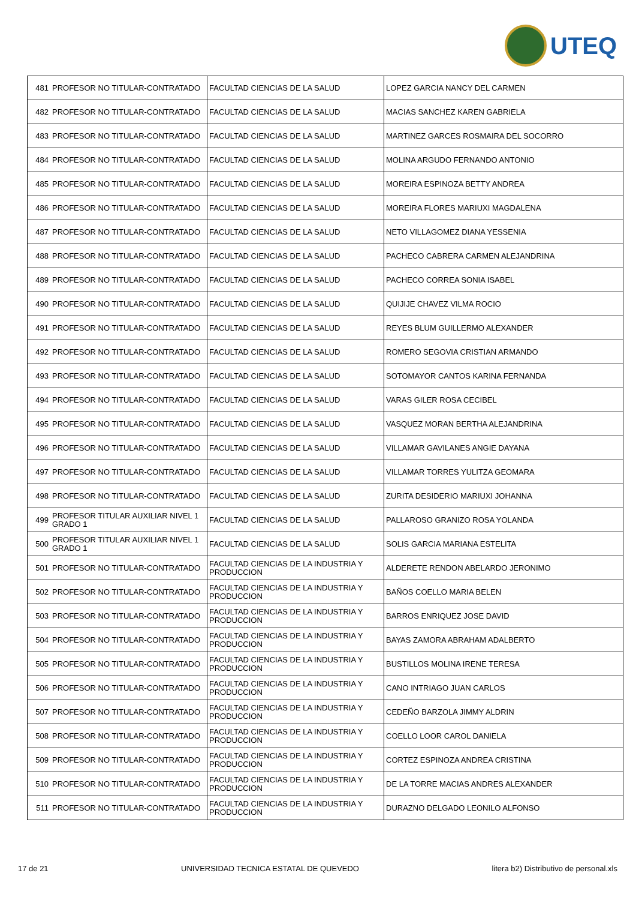UTEQ
| 481 | PROFESOR NO TITULAR-CONTRATADO | FACULTAD CIENCIAS DE LA SALUD | LOPEZ GARCIA NANCY DEL CARMEN |
| 482 | PROFESOR NO TITULAR-CONTRATADO | FACULTAD CIENCIAS DE LA SALUD | MACIAS SANCHEZ KAREN GABRIELA |
| 483 | PROFESOR NO TITULAR-CONTRATADO | FACULTAD CIENCIAS DE LA SALUD | MARTINEZ GARCES ROSMAIRA DEL SOCORRO |
| 484 | PROFESOR NO TITULAR-CONTRATADO | FACULTAD CIENCIAS DE LA SALUD | MOLINA ARGUDO FERNANDO ANTONIO |
| 485 | PROFESOR NO TITULAR-CONTRATADO | FACULTAD CIENCIAS DE LA SALUD | MOREIRA ESPINOZA BETTY ANDREA |
| 486 | PROFESOR NO TITULAR-CONTRATADO | FACULTAD CIENCIAS DE LA SALUD | MOREIRA FLORES MARIUXI MAGDALENA |
| 487 | PROFESOR NO TITULAR-CONTRATADO | FACULTAD CIENCIAS DE LA SALUD | NETO VILLAGOMEZ DIANA YESSENIA |
| 488 | PROFESOR NO TITULAR-CONTRATADO | FACULTAD CIENCIAS DE LA SALUD | PACHECO CABRERA CARMEN ALEJANDRINA |
| 489 | PROFESOR NO TITULAR-CONTRATADO | FACULTAD CIENCIAS DE LA SALUD | PACHECO CORREA SONIA ISABEL |
| 490 | PROFESOR NO TITULAR-CONTRATADO | FACULTAD CIENCIAS DE LA SALUD | QUIJIJE CHAVEZ VILMA ROCIO |
| 491 | PROFESOR NO TITULAR-CONTRATADO | FACULTAD CIENCIAS DE LA SALUD | REYES BLUM GUILLERMO ALEXANDER |
| 492 | PROFESOR NO TITULAR-CONTRATADO | FACULTAD CIENCIAS DE LA SALUD | ROMERO SEGOVIA CRISTIAN ARMANDO |
| 493 | PROFESOR NO TITULAR-CONTRATADO | FACULTAD CIENCIAS DE LA SALUD | SOTOMAYOR CANTOS KARINA FERNANDA |
| 494 | PROFESOR NO TITULAR-CONTRATADO | FACULTAD CIENCIAS DE LA SALUD | VARAS GILER ROSA CECIBEL |
| 495 | PROFESOR NO TITULAR-CONTRATADO | FACULTAD CIENCIAS DE LA SALUD | VASQUEZ MORAN BERTHA ALEJANDRINA |
| 496 | PROFESOR NO TITULAR-CONTRATADO | FACULTAD CIENCIAS DE LA SALUD | VILLAMAR GAVILANES ANGIE DAYANA |
| 497 | PROFESOR NO TITULAR-CONTRATADO | FACULTAD CIENCIAS DE LA SALUD | VILLAMAR TORRES YULITZA GEOMARA |
| 498 | PROFESOR NO TITULAR-CONTRATADO | FACULTAD CIENCIAS DE LA SALUD | ZURITA DESIDERIO MARIUXI JOHANNA |
| 499 | PROFESOR TITULAR AUXILIAR NIVEL 1 GRADO 1 | FACULTAD CIENCIAS DE LA SALUD | PALLAROSO GRANIZO ROSA YOLANDA |
| 500 | PROFESOR TITULAR AUXILIAR NIVEL 1 GRADO 1 | FACULTAD CIENCIAS DE LA SALUD | SOLIS GARCIA MARIANA ESTELITA |
| 501 | PROFESOR NO TITULAR-CONTRATADO | FACULTAD CIENCIAS DE LA INDUSTRIA Y PRODUCCION | ALDERETE RENDON ABELARDO JERONIMO |
| 502 | PROFESOR NO TITULAR-CONTRATADO | FACULTAD CIENCIAS DE LA INDUSTRIA Y PRODUCCION | BAÑOS COELLO MARIA BELEN |
| 503 | PROFESOR NO TITULAR-CONTRATADO | FACULTAD CIENCIAS DE LA INDUSTRIA Y PRODUCCION | BARROS ENRIQUEZ JOSE DAVID |
| 504 | PROFESOR NO TITULAR-CONTRATADO | FACULTAD CIENCIAS DE LA INDUSTRIA Y PRODUCCION | BAYAS ZAMORA ABRAHAM ADALBERTO |
| 505 | PROFESOR NO TITULAR-CONTRATADO | FACULTAD CIENCIAS DE LA INDUSTRIA Y PRODUCCION | BUSTILLOS MOLINA IRENE TERESA |
| 506 | PROFESOR NO TITULAR-CONTRATADO | FACULTAD CIENCIAS DE LA INDUSTRIA Y PRODUCCION | CANO INTRIAGO JUAN CARLOS |
| 507 | PROFESOR NO TITULAR-CONTRATADO | FACULTAD CIENCIAS DE LA INDUSTRIA Y PRODUCCION | CEDEÑO BARZOLA JIMMY ALDRIN |
| 508 | PROFESOR NO TITULAR-CONTRATADO | FACULTAD CIENCIAS DE LA INDUSTRIA Y PRODUCCION | COELLO LOOR CAROL DANIELA |
| 509 | PROFESOR NO TITULAR-CONTRATADO | FACULTAD CIENCIAS DE LA INDUSTRIA Y PRODUCCION | CORTEZ ESPINOZA ANDREA CRISTINA |
| 510 | PROFESOR NO TITULAR-CONTRATADO | FACULTAD CIENCIAS DE LA INDUSTRIA Y PRODUCCION | DE LA TORRE MACIAS ANDRES ALEXANDER |
| 511 | PROFESOR NO TITULAR-CONTRATADO | FACULTAD CIENCIAS DE LA INDUSTRIA Y PRODUCCION | DURAZNO DELGADO LEONILO ALFONSO |
17 de 21 UNIVERSIDAD TECNICA ESTATAL DE QUEVEDO litera b2) Distributivo de personal.xls